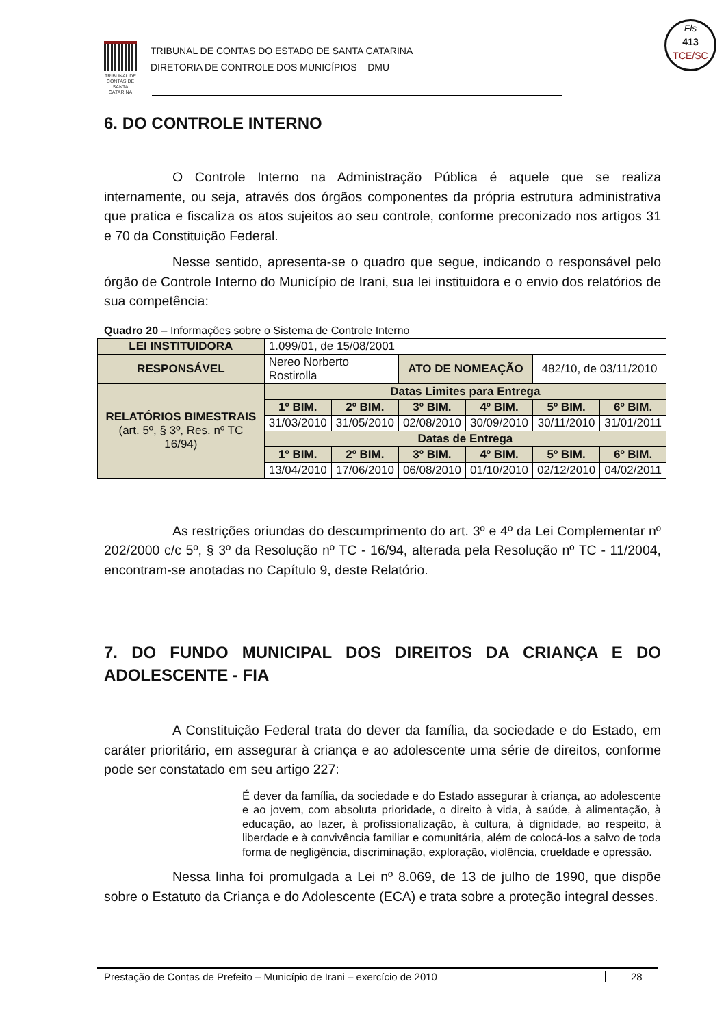TRIBUNAL DE CONTAS DE SANTA CATARINA
TRIBUNAL DE CONTAS DO ESTADO DE SANTA CATARINA
DIRETORIA DE CONTROLE DOS MUNICÍPIOS – DMU
Fls
413
TCE/SC
6. DO CONTROLE INTERNO
O Controle Interno na Administração Pública é aquele que se realiza internamente, ou seja, através dos órgãos componentes da própria estrutura administrativa que pratica e fiscaliza os atos sujeitos ao seu controle, conforme preconizado nos artigos 31 e 70 da Constituição Federal.
Nesse sentido, apresenta-se o quadro que segue, indicando o responsável pelo órgão de Controle Interno do Município de Irani, sua lei instituidora e o envio dos relatórios de sua competência:
Quadro 20 – Informações sobre o Sistema de Controle Interno
| LEI INSTITUIDORA | 1.099/01, de 15/08/2001 | | | | | |
| RESPONSÁVEL | Nereo Norberto Rostirolla | | ATO DE NOMEAÇÃO | | 482/10, de 03/11/2010 | |
| RELATÓRIOS BIMESTRAIS (art. 5º, § 3º, Res. nº TC 16/94) | Datas Limites para Entrega | | | | | |
| | 1º BIM. | 2º BIM. | 3º BIM. | 4º BIM. | 5º BIM. | 6º BIM. |
| | 31/03/2010 | 31/05/2010 | 02/08/2010 | 30/09/2010 | 30/11/2010 | 31/01/2011 |
| | Datas de Entrega | | | | | |
| | 1º BIM. | 2º BIM. | 3º BIM. | 4º BIM. | 5º BIM. | 6º BIM. |
| | 13/04/2010 | 17/06/2010 | 06/08/2010 | 01/10/2010 | 02/12/2010 | 04/02/2011 |
As restrições oriundas do descumprimento do art. 3º e 4º da Lei Complementar nº 202/2000 c/c 5º, § 3º da Resolução nº TC - 16/94, alterada pela Resolução nº TC - 11/2004, encontram-se anotadas no Capítulo 9, deste Relatório.
7. DO FUNDO MUNICIPAL DOS DIREITOS DA CRIANÇA E DO ADOLESCENTE - FIA
A Constituição Federal trata do dever da família, da sociedade e do Estado, em caráter prioritário, em assegurar à criança e ao adolescente uma série de direitos, conforme pode ser constatado em seu artigo 227:
É dever da família, da sociedade e do Estado assegurar à criança, ao adolescente e ao jovem, com absoluta prioridade, o direito à vida, à saúde, à alimentação, à educação, ao lazer, à profissionalização, à cultura, à dignidade, ao respeito, à liberdade e à convivência familiar e comunitária, além de colocá-los a salvo de toda forma de negligência, discriminação, exploração, violência, crueldade e opressão.
Nessa linha foi promulgada a Lei nº 8.069, de 13 de julho de 1990, que dispõe sobre o Estatuto da Criança e do Adolescente (ECA) e trata sobre a proteção integral desses.
Prestação de Contas de Prefeito – Município de Irani – exercício de 2010 28